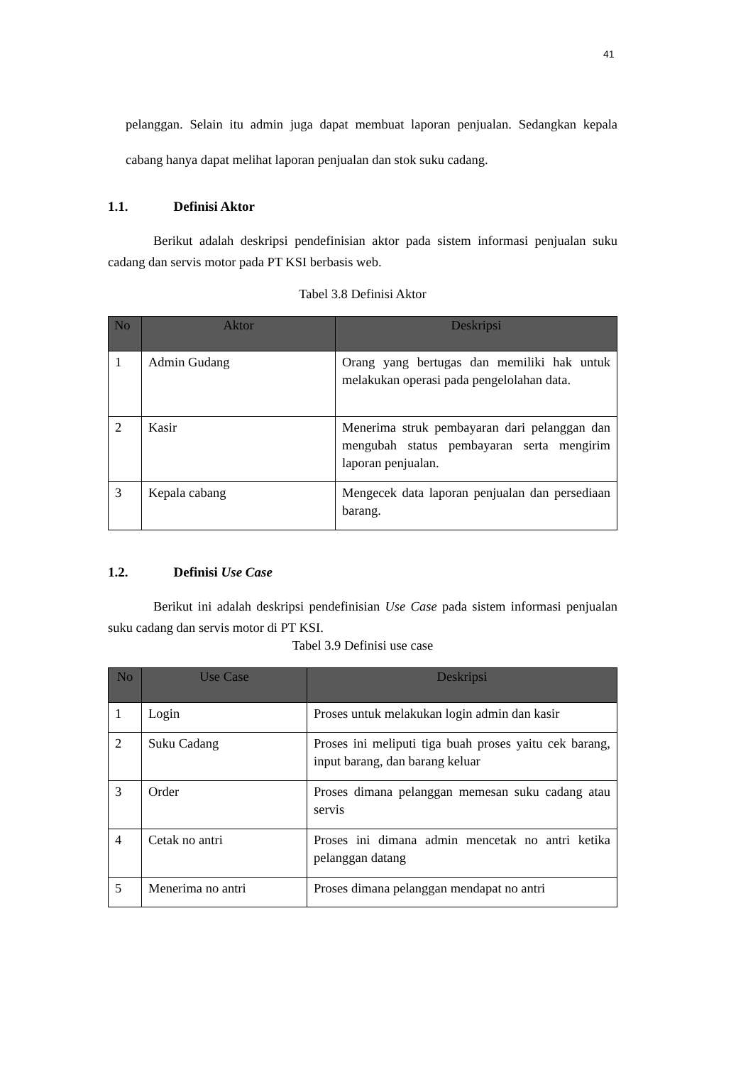41
pelanggan. Selain itu admin juga dapat membuat laporan penjualan. Sedangkan kepala cabang hanya dapat melihat laporan penjualan dan stok suku cadang.
1.1. Definisi Aktor
Berikut adalah deskripsi pendefinisian aktor pada sistem informasi penjualan suku cadang dan servis motor pada PT KSI berbasis web.
Tabel 3.8 Definisi Aktor
| No | Aktor | Deskripsi |
| --- | --- | --- |
| 1 | Admin Gudang | Orang yang bertugas dan memiliki hak untuk melakukan operasi pada pengelolahan data. |
| 2 | Kasir | Menerima struk pembayaran dari pelanggan dan mengubah status pembayaran serta mengirim laporan penjualan. |
| 3 | Kepala cabang | Mengecek data laporan penjualan dan persediaan barang. |
1.2. Definisi Use Case
Berikut ini adalah deskripsi pendefinisian Use Case pada sistem informasi penjualan suku cadang dan servis motor di PT KSI.
Tabel 3.9 Definisi use case
| No | Use Case | Deskripsi |
| --- | --- | --- |
| 1 | Login | Proses untuk melakukan login admin dan kasir |
| 2 | Suku Cadang | Proses ini meliputi tiga buah proses yaitu cek barang, input barang, dan barang keluar |
| 3 | Order | Proses dimana pelanggan memesan suku cadang atau servis |
| 4 | Cetak no antri | Proses ini dimana admin mencetak no antri ketika pelanggan datang |
| 5 | Menerima no antri | Proses dimana pelanggan mendapat no antri |